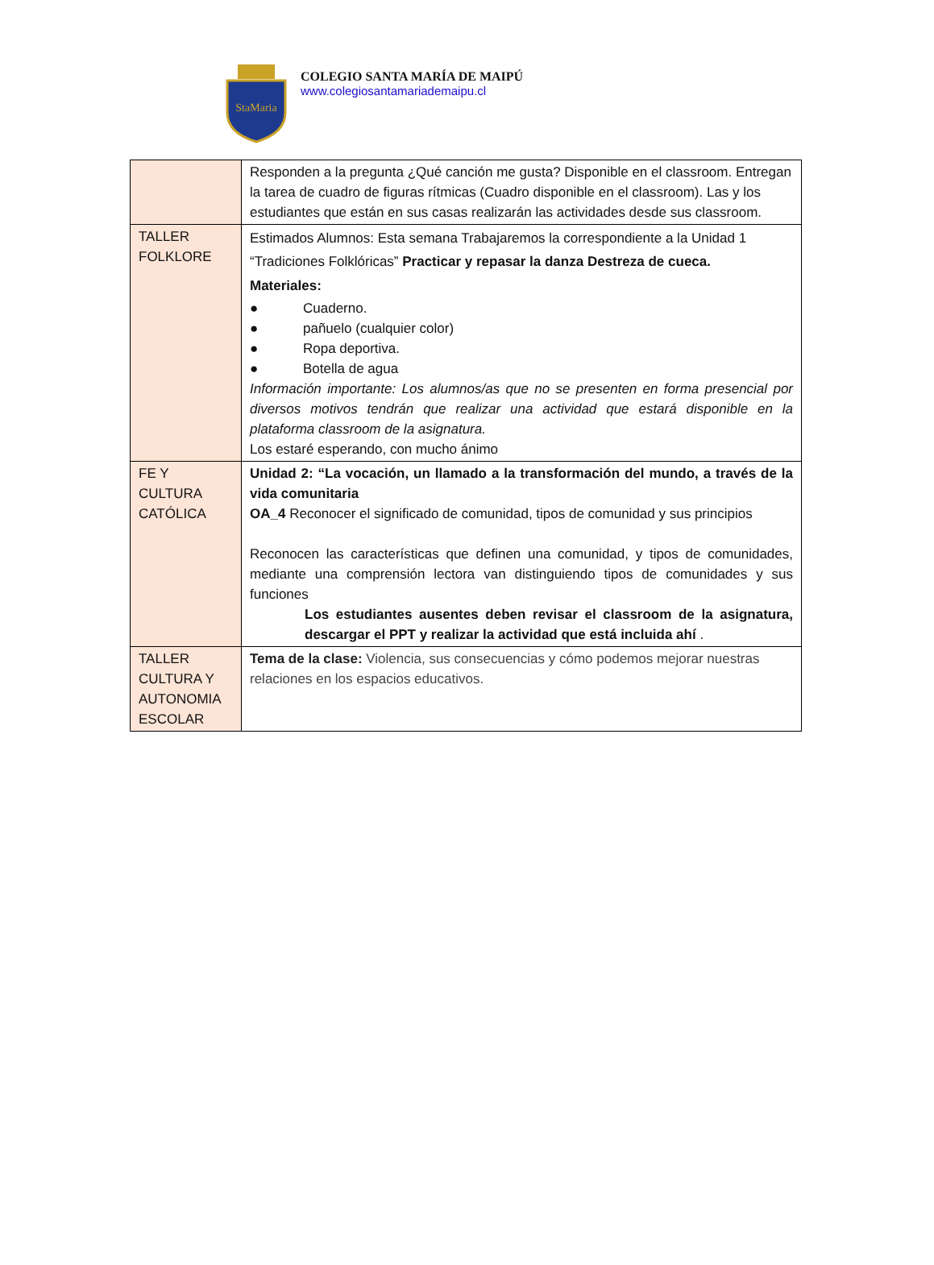StaMaria
COLEGIO SANTA MARÍA DE MAIPÚ
www.colegiosantamariademaipu.cl
| | Responden a la pregunta ¿Qué canción me gusta? Disponible en el classroom. Entregan la tarea de cuadro de figuras rítmicas (Cuadro disponible en el classroom). Las y los estudiantes que están en sus casas realizarán las actividades desde sus classroom. |
| TALLER FOLKLORE | Estimados Alumnos: Esta semana Trabajaremos la correspondiente a la Unidad 1 “Tradiciones Folklóricas” Practicar y repasar la danza Destreza de cueca. Materiales: ● Cuaderno. ● pañuelo (cualquier color) ● Ropa deportiva. ● Botella de agua Información importante: Los alumnos/as que no se presenten en forma presencial por diversos motivos tendrán que realizar una actividad que estará disponible en la plataforma classroom de la asignatura. Los estaré esperando, con mucho ánimo |
| FE Y CULTURA CATÓLICA | Unidad 2: “La vocación, un llamado a la transformación del mundo, a través de la vida comunitaria OA_4 Reconocer el significado de comunidad, tipos de comunidad y sus principios Reconocen las características que definen una comunidad, y tipos de comunidades, mediante una comprensión lectora van distinguiendo tipos de comunidades y sus funciones Los estudiantes ausentes deben revisar el classroom de la asignatura, descargar el PPT y realizar la actividad que está incluida ahí . |
| TALLER CULTURA Y AUTONOMIA ESCOLAR | Tema de la clase: Violencia, sus consecuencias y cómo podemos mejorar nuestras relaciones en los espacios educativos. |